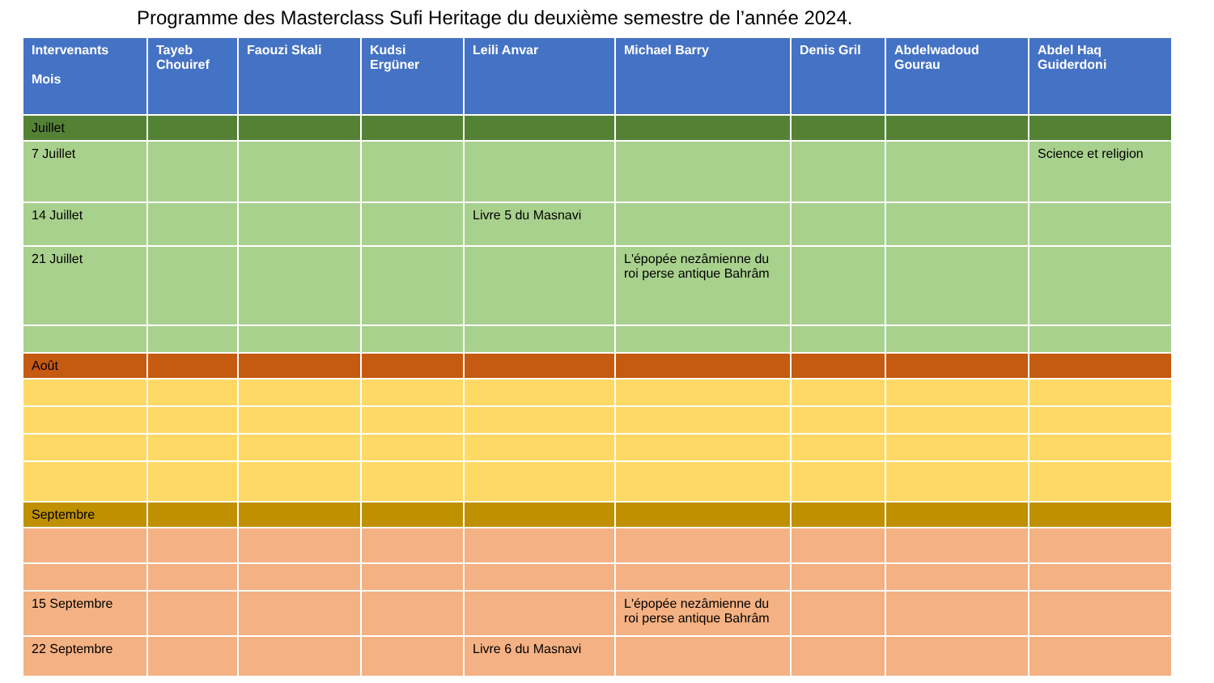Programme des Masterclass Sufi Heritage du deuxième semestre de l’année 2024.
| Intervenants Mois | Tayeb Chouiref | Faouzi Skali | Kudsi Ergüner | Leili Anvar | Michael Barry | Denis Gril | Abdelwadoud Gourau | Abdel Haq Guiderdoni |
| --- | --- | --- | --- | --- | --- | --- | --- | --- |
| Juillet | | | | | | | | |
| 7 Juillet | | | | | | | | Science et religion |
| 14 Juillet | | | | Livre 5 du Masnavi | | | | |
| 21 Juillet | | | | | L'épopée nezâmienne du roi perse antique Bahrâm | | | |
| Août | | | | | | | | |
| Septembre | | | | | | | | |
| 15 Septembre | | | | | L'épopée nezâmienne du roi perse antique Bahrâm | | | |
| 22 Septembre | | | | Livre 6 du Masnavi | | | | |